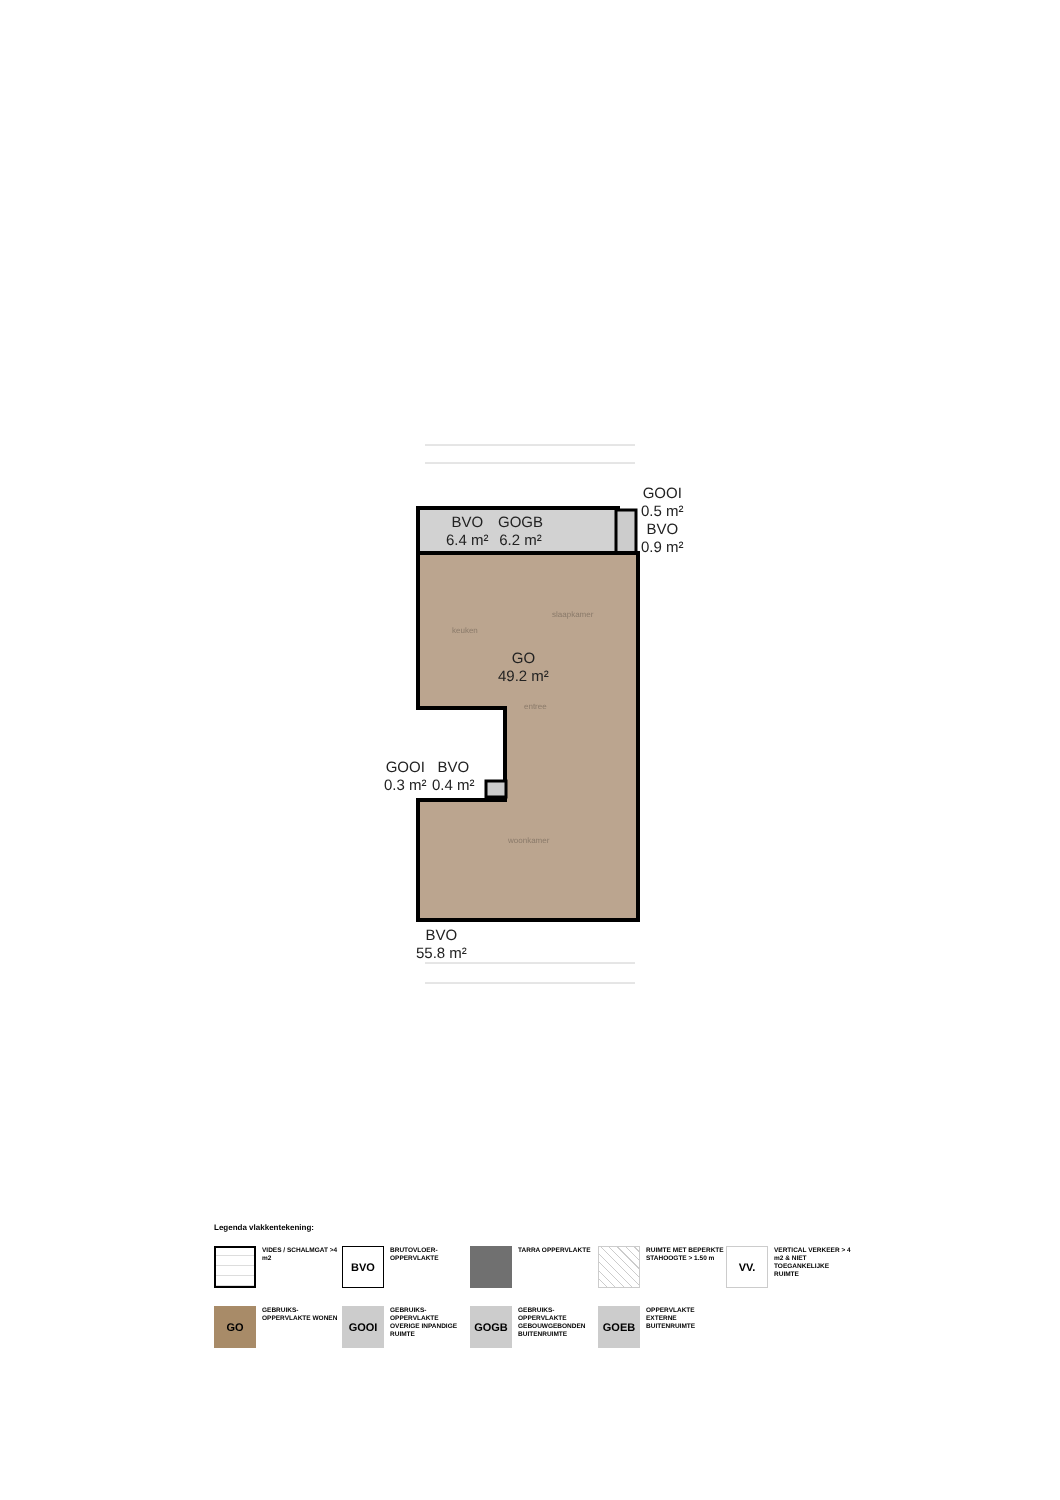BVO
6.4 m²
GOGB
6.2 m²
GOOI
0.5 m²
BVO
0.9 m²
GO
49.2 m²
GOOI
0.3 m²
BVO
0.4 m²
BVO
55.8 m²
keuken
slaapkamer
entree
woonkamer
Legenda vlakkentekening:
VIDES / SCHALMGAT >4 m2
BVO
BRUTOVLOER-OPPERVLAKTE
TARRA OPPERVLAKTE RUIMTE MET BEPERKTE STAHOOGTE > 1.50 m
VV.
VERTICAL VERKEER > 4 m2 & NIET TOEGANKELIJKE RUIMTE
GO
GEBRUIKS-OPPERVLAKTE WONEN
GOOI
GEBRUIKS-OPPERVLAKTE OVERIGE INPANDIGE RUIMTE
GOGB
GEBRUIKS-OPPERVLAKTE GEBOUWGEBONDEN BUITENRUIMTE
GOEB
OPPERVLAKTE EXTERNE BUITENRUIMTE